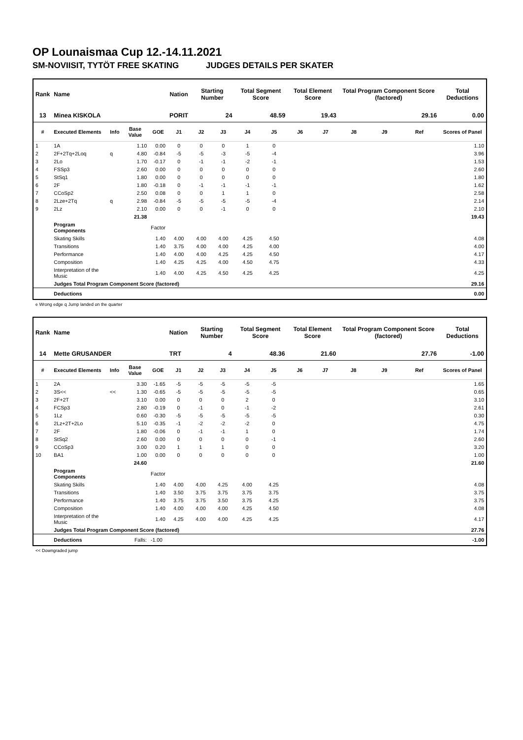OP Lounaismaa Cup 12.-14.11.2021
SM-NOVIISIT, TYTÖT FREE SKATING JUDGES DETAILS PER SKATER
| Rank | Name | | | | Nation | Starting Number | | Total Segment Score | | Total Element Score | | Total Program Component Score (factored) | | | Total Deductions |
| --- | --- | --- | --- | --- | --- | --- | --- | --- | --- | --- | --- | --- | --- | --- | --- |
| 13 | Minea KISKOLA | | | | PORIT | 24 | | 48.59 | | 19.43 | | 29.16 | | | 0.00 |
| # | Executed Elements | Info | Base Value | GOE | J1 | J2 | J3 | J4 | J5 | J6 | J7 | J8 | J9 | Ref | Scores of Panel |
| 1 | 1A | | 1.10 | 0.00 | 0 | 0 | 0 | 1 | 0 | | | | | | 1.10 |
| 2 | 2F+2Tq+2Loq | q | 4.80 | -0.84 | -5 | -5 | -3 | -5 | -4 | | | | | | 3.96 |
| 3 | 2Lo | | 1.70 | -0.17 | 0 | -1 | -1 | -2 | -1 | | | | | | 1.53 |
| 4 | FSSp3 | | 2.60 | 0.00 | 0 | 0 | 0 | 0 | 0 | | | | | | 2.60 |
| 5 | StSq1 | | 1.80 | 0.00 | 0 | 0 | 0 | 0 | 0 | | | | | | 1.80 |
| 6 | 2F | | 1.80 | -0.18 | 0 | -1 | -1 | -1 | -1 | | | | | | 1.62 |
| 7 | CCoSp2 | | 2.50 | 0.08 | 0 | 0 | 1 | 1 | 0 | | | | | | 2.58 |
| 8 | 2Lze+2Tq | q | 2.98 | -0.84 | -5 | -5 | -5 | -5 | -4 | | | | | | 2.14 |
| 9 | 2Lz | | 2.10 | 0.00 | 0 | 0 | -1 | 0 | 0 | | | | | | 2.10 |
| | | | 21.38 | | | | | | | | | | | | 19.43 |
| | Program Components | | | Factor | | | | | | | | | | | |
| | Skating Skills | | | 1.40 | 4.00 | 4.00 | 4.00 | 4.25 | 4.50 | | | | | | 4.08 |
| | Transitions | | | 1.40 | 3.75 | 4.00 | 4.00 | 4.25 | 4.00 | | | | | | 4.00 |
| | Performance | | | 1.40 | 4.00 | 4.00 | 4.25 | 4.25 | 4.50 | | | | | | 4.17 |
| | Composition | | | 1.40 | 4.25 | 4.25 | 4.00 | 4.50 | 4.75 | | | | | | 4.33 |
| | Interpretation of the Music | | | 1.40 | 4.00 | 4.25 | 4.50 | 4.25 | 4.25 | | | | | | 4.25 |
| | Judges Total Program Component Score (factored) | | | | | | | | | | | | | | 29.16 |
| | Deductions | | | | | | | | | | | | | | 0.00 |
e Wrong edge q Jump landed on the quarter
| Rank | Name | | | | Nation | Starting Number | | Total Segment Score | | Total Element Score | | Total Program Component Score (factored) | | | Total Deductions |
| --- | --- | --- | --- | --- | --- | --- | --- | --- | --- | --- | --- | --- | --- | --- | --- |
| 14 | Mette GRUSANDER | | | | TRT | 4 | | 48.36 | | 21.60 | | 27.76 | | | -1.00 |
| # | Executed Elements | Info | Base Value | GOE | J1 | J2 | J3 | J4 | J5 | J6 | J7 | J8 | J9 | Ref | Scores of Panel |
| 1 | 2A | | 3.30 | -1.65 | -5 | -5 | -5 | -5 | -5 | | | | | | 1.65 |
| 2 | 3S<< | << | 1.30 | -0.65 | -5 | -5 | -5 | -5 | -5 | | | | | | 0.65 |
| 3 | 2F+2T | | 3.10 | 0.00 | 0 | 0 | 0 | 2 | 0 | | | | | | 3.10 |
| 4 | FCSp3 | | 2.80 | -0.19 | 0 | -1 | 0 | -1 | -2 | | | | | | 2.61 |
| 5 | 1Lz | | 0.60 | -0.30 | -5 | -5 | -5 | -5 | -5 | | | | | | 0.30 |
| 6 | 2Lz+2T+2Lo | | 5.10 | -0.35 | -1 | -2 | -2 | -2 | 0 | | | | | | 4.75 |
| 7 | 2F | | 1.80 | -0.06 | 0 | -1 | -1 | 1 | 0 | | | | | | 1.74 |
| 8 | StSq2 | | 2.60 | 0.00 | 0 | 0 | 0 | 0 | -1 | | | | | | 2.60 |
| 9 | CCoSp3 | | 3.00 | 0.20 | 1 | 1 | 1 | 0 | 0 | | | | | | 3.20 |
| 10 | BA1 | | 1.00 | 0.00 | 0 | 0 | 0 | 0 | 0 | | | | | | 1.00 |
| | | | 24.60 | | | | | | | | | | | | 21.60 |
| | Program Components | | | Factor | | | | | | | | | | | |
| | Skating Skills | | | 1.40 | 4.00 | 4.00 | 4.25 | 4.00 | 4.25 | | | | | | 4.08 |
| | Transitions | | | 1.40 | 3.50 | 3.75 | 3.75 | 3.75 | 3.75 | | | | | | 3.75 |
| | Performance | | | 1.40 | 3.75 | 3.75 | 3.50 | 3.75 | 4.25 | | | | | | 3.75 |
| | Composition | | | 1.40 | 4.00 | 4.00 | 4.00 | 4.25 | 4.50 | | | | | | 4.08 |
| | Interpretation of the Music | | | 1.40 | 4.25 | 4.00 | 4.00 | 4.25 | 4.25 | | | | | | 4.17 |
| | Judges Total Program Component Score (factored) | | | | | | | | | | | | | | 27.76 |
| | Deductions | | Falls: | -1.00 | | | | | | | | | | | -1.00 |
<< Downgraded jump